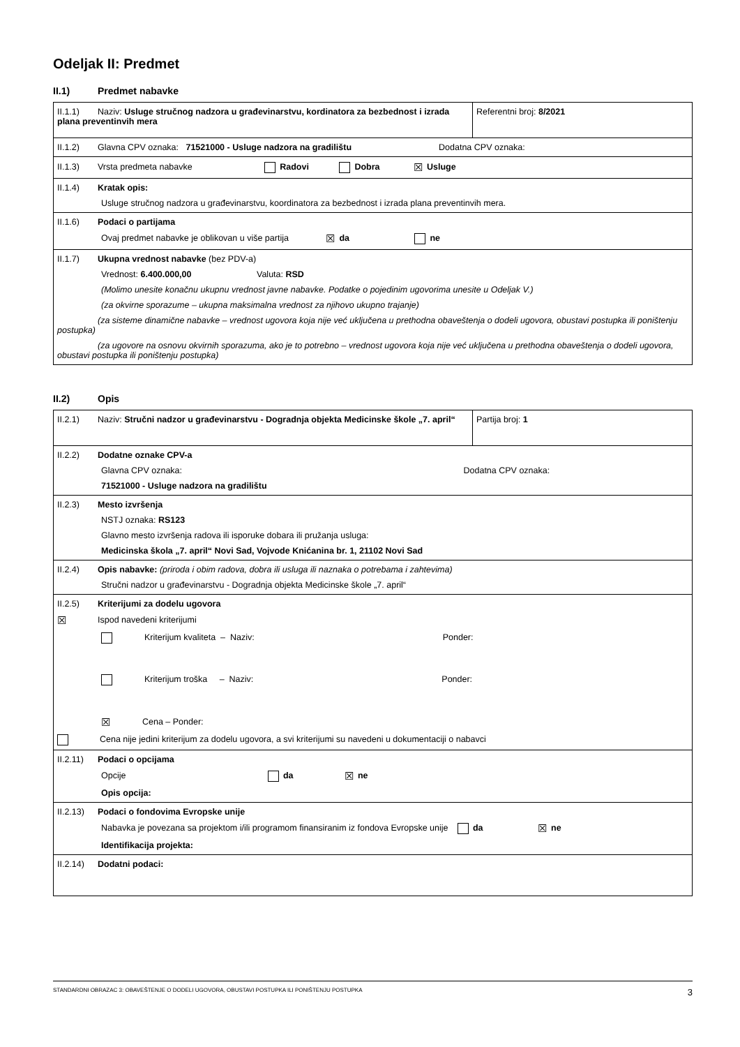Odeljak II: Predmet
II.1) Predmet nabavke
| II.1.1) Naziv: Usluge stručnog nadzora u građevinarstvu, kordinatora za bezbednost i izrada plana preventinvih mera | Referentni broj: 8/2021 |
| II.1.2) Glavna CPV oznaka: 71521000 - Usluge nadzora na gradilištu Dodatna CPV oznaka: | |
| II.1.3) Vrsta predmeta nabavke Radovi Dobra ☒ Usluge | |
| II.1.4) Kratak opis: Usluge stručnog nadzora u građevinarstvu, koordinatora za bezbednost i izrada plana preventinvih mera. | |
| II.1.6) Podaci o partijama Ovaj predmet nabavke je oblikovan u više partija ☒ da ne | |
| II.1.7) Ukupna vrednost nabavke (bez PDV-a) Vrednost: 6.400.000,00 Valuta: RSD (Molimo unesite konačnu ukupnu vrednost javne nabavke. Podatke o pojedinim ugovorima unesite u Odeljak V.) (za okvirne sporazume – ukupna maksimalna vrednost za njihovo ukupno trajanje) (za sisteme dinamične nabavke – vrednost ugovora koja nije već uključena u prethodna obaveštenja o dodeli ugovora, obustavi postupka ili poništenju postupka) (za ugovore na osnovu okvirnih sporazuma, ako je to potrebno – vrednost ugovora koja nije već uključena u prethodna obaveštenja o dodeli ugovora, obustavi postupka ili poništenju postupka) | |
II.2) Opis
| II.2.1) Naziv: Stručni nadzor u građevinarstvu - Dogradnja objekta Medicinske škole „7. april“ | Partija broj: 1 |
| II.2.2) Dodatne oznake CPV-a Glavna CPV oznaka: Dodatna CPV oznaka: 71521000 - Usluge nadzora na gradilištu | |
| II.2.3) Mesto izvršenja NSTJ oznaka: RS123 Glavno mesto izvršenja radova ili isporuke dobara ili pružanja usluga: Medicinska škola „7. april“ Novi Sad, Vojvode Knićanina br. 1, 21102 Novi Sad | |
| II.2.4) Opis nabavke: (priroda i obim radova, dobra ili usluga ili naznaka o potrebama i zahtevima) Stručni nadzor u građevinarstvu - Dogradnja objekta Medicinske škole „7. april“ | |
| II.2.5) Kriterijumi za dodelu ugovora ☒ Ispod navedeni kriterijumi Kriterijum kvaliteta – Naziv: Ponder: Kriterijum troška – Naziv: Ponder: ☒ Cena – Ponder: Cena nije jedini kriterijum za dodelu ugovora, a svi kriterijumi su navedeni u dokumentaciji o nabavci | |
| II.2.11) Podaci o opcijama Opcije da ☒ ne Opis opcija: | |
| II.2.13) Podaci o fondovima Evropske unije Nabavka je povezana sa projektom i/ili programom finansiranim iz fondova Evropske unije da ☒ ne Identifikacija projekta: | |
| II.2.14) Dodatni podaci: | |
STANDARDNI OBRAZAC 3: OBAVEŠTENJE O DODELI UGOVORA, OBUSTAVI POSTUPKA ILI PONIŠTENJU POSTUPKA 3